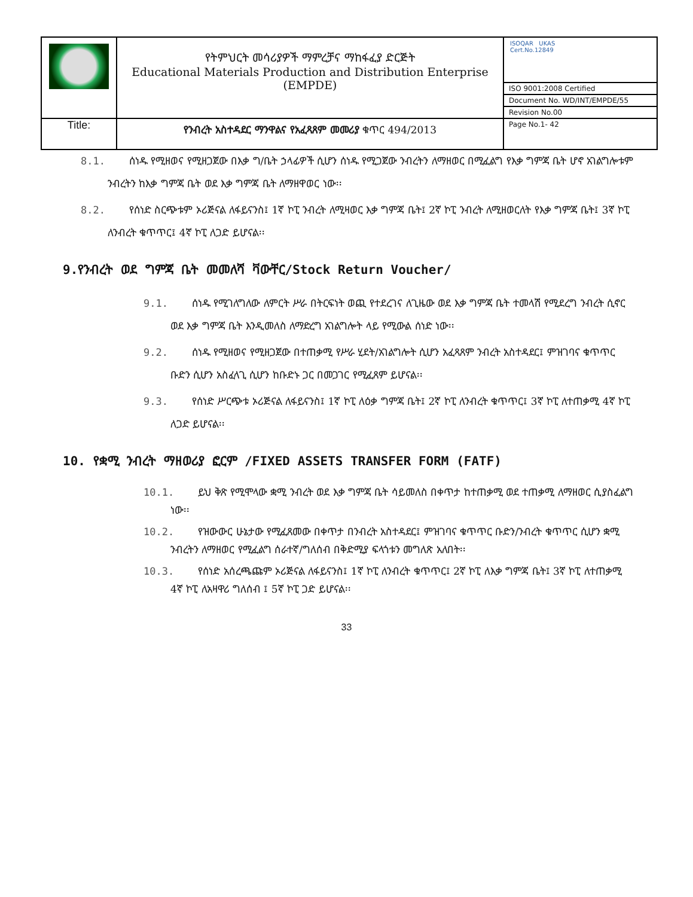| | የትምህርት መሳሪያዎች ማምረቻና ማከፋፈያ ድርጅት Educational Materials Production and Distribution Enterprise (EMPDE) | ISOQAR UKAS Cert.No.12849 ISO 9001:2008 Certified Document No. WD/INT/EMPDE/55 Revision No.00 |
| Title: | የንብረት አስተዳደር ማንዋልና የአፈጻጸም መመሪያ ቁጥር 494/2013 | Page No.1- 42 |
8.1. ሰነዱ የሚዘወና የሚዘጋጀው በእቃ ግ/ቤት ኃላፊዎች ሲሆን ሰነዱ የሚጋጀው ንብረትን ለማዘወር በሚፈልግ የእቃ ግምጃ ቤት ሆኖ አገልግሎቱም ንብረትን ከእቃ ግምጃ ቤት ወደ እቃ ግምጃ ቤት ለማዘዋወር ነው፡፡
8.2. የሰነድ ስርጭቱም ኦሪጅናል ለፋይናንስ፤ 1ኛ ኮፒ ንብረት ለሚዛወር እቃ ግምጃ ቤት፤ 2ኛ ኮፒ ንብረት ለሚዘወርለት የእቃ ግምጃ ቤት፤ 3ኛ ኮፒ ለንብረት ቁጥጥር፤ 4ኛ ኮፒ ለጋድ ይሆናል፡፡
9.የንብረት ወደ ግምጃ ቤት መመለሻ ቫውቸር/Stock Return Voucher/
9.1. ሰነዱ የሚገለግለው ለምርት ሥራ በትርፍነት ወጪ የተደረገና ለጊዜው ወደ እቃ ግምጃ ቤት ተመላሽ የሚደረግ ንብረት ሲኖር ወደ እቃ ግምጃ ቤት እንዲመለስ ለማድረግ አገልግሎት ላይ የሚውል ሰነድ ነው፡፡
9.2. ሰነዱ የሚዘወና የሚዘጋጀው በተጠቃሚ የሥራ ሂደት/አገልግሎት ሲሆን አፈጻጸም ንብረት አስተዳደር፤ ምዝገባና ቁጥጥር ቡድን ሲሆን አስፈላጊ ሲሆን ከቡድኑ ጋር በመጋገር የሚፈጸም ይሆናል፡፡
9.3. የሰነድ ሥርጭቱ ኦሪጅናል ለፋይናንስ፤ 1ኛ ኮፒ ለዕቃ ግምጃ ቤት፤ 2ኛ ኮፒ ለንብረት ቁጥጥር፤ 3ኛ ኮፒ ለተጠቃሚ 4ኛ ኮፒ ለጋድ ይሆናል፡፡
10. የቋሚ ንብረት ማዘወሪያ ፎርም /FIXED ASSETS TRANSFER FORM (FATF)
10.1. ይህ ቅጽ የሚሞላው ቋሚ ንብረት ወደ እቃ ግምጃ ቤት ሳይመለስ በቀጥታ ከተጠቃሚ ወደ ተጠቃሚ ለማዘወር ሲያስፈልግ ነው፡፡
10.2. የዝውውር ሁኔታው የሚፈጸመው በቀጥታ በንብረት አስተዳደር፤ ምዝገባና ቁጥጥር ቡድን/ንብረት ቁጥጥር ሲሆን ቋሚ ንብረትን ለማዘወር የሚፈልግ ሰራተኛ/ግለሰብ በቅድሚያ ፍላጎቱን መግለጽ አለበት፡፡
10.3. የሰነድ አሰረጫጩም ኦሪጅናል ለፋይናንስ፤ 1ኛ ኮፒ ለንብረት ቁጥጥር፤ 2ኛ ኮፒ ለእቃ ግምጃ ቤት፤ 3ኛ ኮፒ ለተጠቃሚ 4ኛ ኮፒ ለአዛዋሪ ግለሰብ ፤ 5ኛ ኮፒ ጋድ ይሆናል፡፡
33